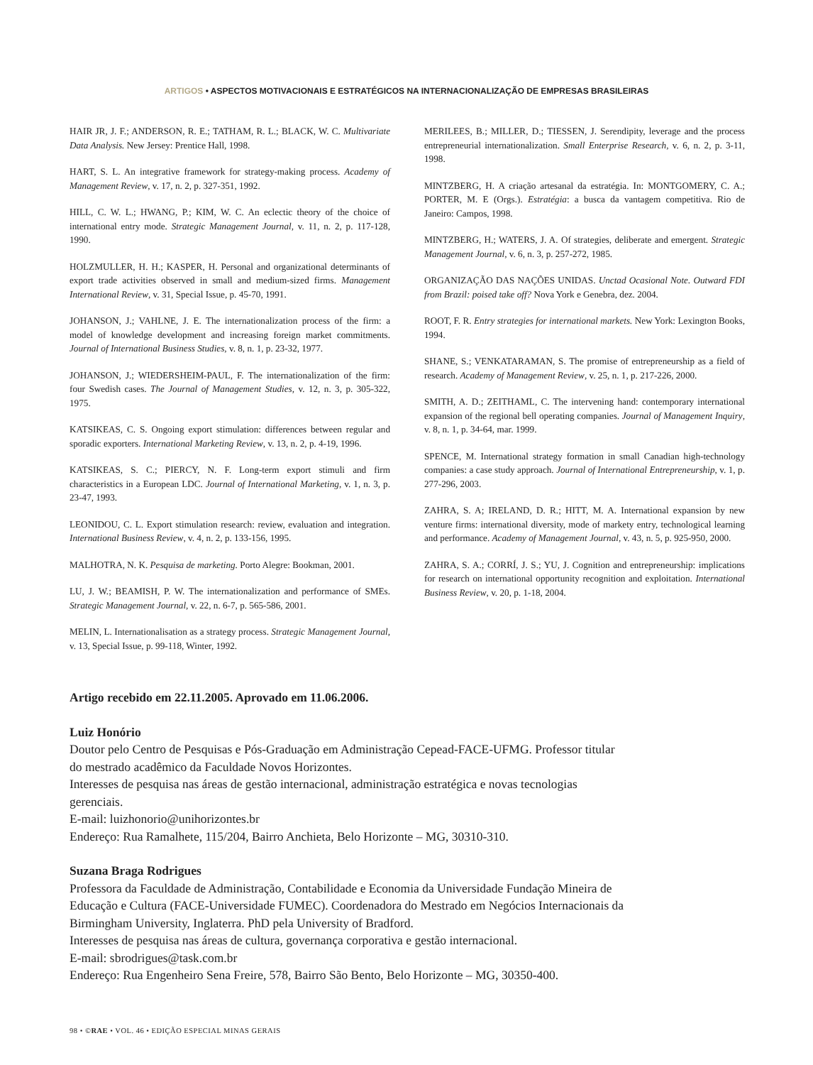ARTIGOS • ASPECTOS MOTIVACIONAIS E ESTRATÉGICOS NA INTERNACIONALIZAÇÃO DE EMPRESAS BRASILEIRAS
HAIR JR, J. F.; ANDERSON, R. E.; TATHAM, R. L.; BLACK, W. C. Multivariate Data Analysis. New Jersey: Prentice Hall, 1998.
HART, S. L. An integrative framework for strategy-making process. Academy of Management Review, v. 17, n. 2, p. 327-351, 1992.
HILL, C. W. L.; HWANG, P.; KIM, W. C. An eclectic theory of the choice of international entry mode. Strategic Management Journal, v. 11, n. 2, p. 117-128, 1990.
HOLZMULLER, H. H.; KASPER, H. Personal and organizational determinants of export trade activities observed in small and medium-sized firms. Management International Review, v. 31, Special Issue, p. 45-70, 1991.
JOHANSON, J.; VAHLNE, J. E. The internationalization process of the firm: a model of knowledge development and increasing foreign market commitments. Journal of International Business Studies, v. 8, n. 1, p. 23-32, 1977.
JOHANSON, J.; WIEDERSHEIM-PAUL, F. The internationalization of the firm: four Swedish cases. The Journal of Management Studies, v. 12, n. 3, p. 305-322, 1975.
KATSIKEAS, C. S. Ongoing export stimulation: differences between regular and sporadic exporters. International Marketing Review, v. 13, n. 2, p. 4-19, 1996.
KATSIKEAS, S. C.; PIERCY, N. F. Long-term export stimuli and firm characteristics in a European LDC. Journal of International Marketing, v. 1, n. 3, p. 23-47, 1993.
LEONIDOU, C. L. Export stimulation research: review, evaluation and integration. International Business Review, v. 4, n. 2, p. 133-156, 1995.
MALHOTRA, N. K. Pesquisa de marketing. Porto Alegre: Bookman, 2001.
LU, J. W.; BEAMISH, P. W. The internationalization and performance of SMEs. Strategic Management Journal, v. 22, n. 6-7, p. 565-586, 2001.
MELIN, L. Internationalisation as a strategy process. Strategic Management Journal, v. 13, Special Issue, p. 99-118, Winter, 1992.
MERILEES, B.; MILLER, D.; TIESSEN, J. Serendipity, leverage and the process entrepreneurial internationalization. Small Enterprise Research, v. 6, n. 2, p. 3-11, 1998.
MINTZBERG, H. A criação artesanal da estratégia. In: MONTGOMERY, C. A.; PORTER, M. E (Orgs.). Estratégia: a busca da vantagem competitiva. Rio de Janeiro: Campos, 1998.
MINTZBERG, H.; WATERS, J. A. Of strategies, deliberate and emergent. Strategic Management Journal, v. 6, n. 3, p. 257-272, 1985.
ORGANIZAÇÃO DAS NAÇÕES UNIDAS. Unctad Ocasional Note. Outward FDI from Brazil: poised take off? Nova York e Genebra, dez. 2004.
ROOT, F. R. Entry strategies for international markets. New York: Lexington Books, 1994.
SHANE, S.; VENKATARAMAN, S. The promise of entrepreneurship as a field of research. Academy of Management Review, v. 25, n. 1, p. 217-226, 2000.
SMITH, A. D.; ZEITHAML, C. The intervening hand: contemporary international expansion of the regional bell operating companies. Journal of Management Inquiry, v. 8, n. 1, p. 34-64, mar. 1999.
SPENCE, M. International strategy formation in small Canadian high-technology companies: a case study approach. Journal of International Entrepreneurship, v. 1, p. 277-296, 2003.
ZAHRA, S. A; IRELAND, D. R.; HITT, M. A. International expansion by new venture firms: international diversity, mode of markety entry, technological learning and performance. Academy of Management Journal, v. 43, n. 5, p. 925-950, 2000.
ZAHRA, S. A.; CORRÍ, J. S.; YU, J. Cognition and entrepreneurship: implications for research on international opportunity recognition and exploitation. International Business Review, v. 20, p. 1-18, 2004.
Artigo recebido em 22.11.2005. Aprovado em 11.06.2006.
Luiz Honório
Doutor pelo Centro de Pesquisas e Pós-Graduação em Administração Cepead-FACE-UFMG. Professor titular do mestrado acadêmico da Faculdade Novos Horizontes.
Interesses de pesquisa nas áreas de gestão internacional, administração estratégica e novas tecnologias gerenciais.
E-mail: luizhonorio@unihorizontes.br
Endereço: Rua Ramalhete, 115/204, Bairro Anchieta, Belo Horizonte – MG, 30310-310.
Suzana Braga Rodrigues
Professora da Faculdade de Administração, Contabilidade e Economia da Universidade Fundação Mineira de Educação e Cultura (FACE-Universidade FUMEC). Coordenadora do Mestrado em Negócios Internacionais da Birmingham University, Inglaterra. PhD pela University of Bradford.
Interesses de pesquisa nas áreas de cultura, governança corporativa e gestão internacional.
E-mail: sbrodrigues@task.com.br
Endereço: Rua Engenheiro Sena Freire, 578, Bairro São Bento, Belo Horizonte – MG, 30350-400.
98 • ©RAE • VOL. 46 • EDIÇÃO ESPECIAL MINAS GERAIS